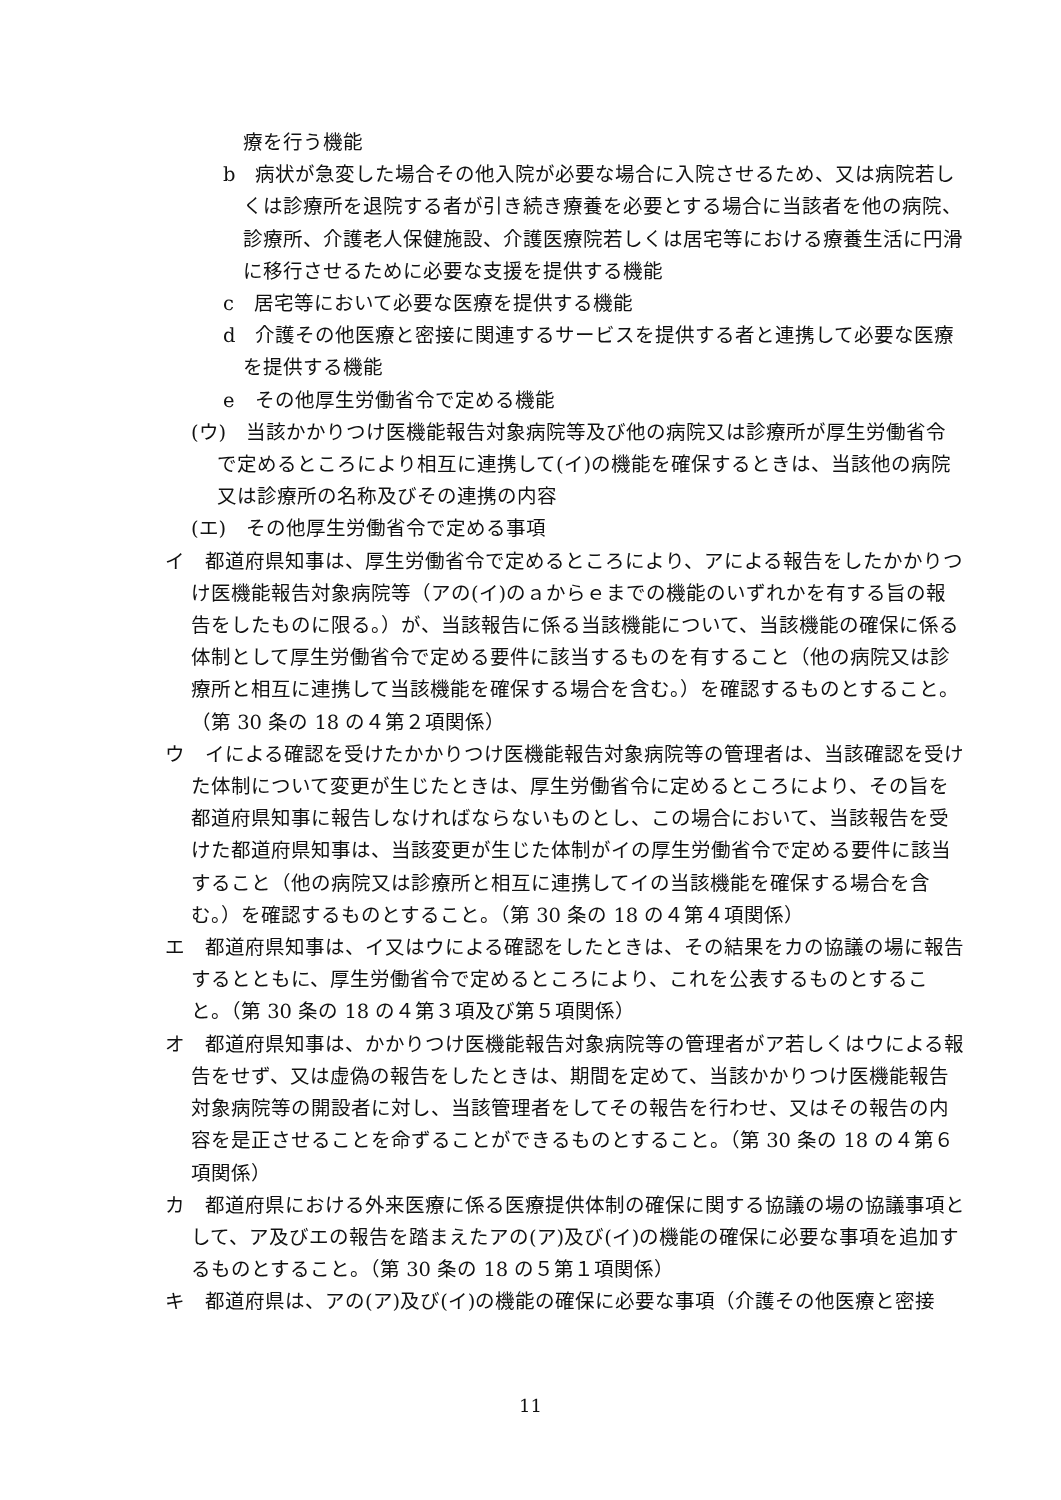療を行う機能
b　病状が急変した場合その他入院が必要な場合に入院させるため、又は病院若しくは診療所を退院する者が引き続き療養を必要とする場合に当該者を他の病院、診療所、介護老人保健施設、介護医療院若しくは居宅等における療養生活に円滑に移行させるために必要な支援を提供する機能
c　居宅等において必要な医療を提供する機能
d　介護その他医療と密接に関連するサービスを提供する者と連携して必要な医療を提供する機能
e　その他厚生労働省令で定める機能
(ウ)　当該かかりつけ医機能報告対象病院等及び他の病院又は診療所が厚生労働省令で定めるところにより相互に連携して(イ)の機能を確保するときは、当該他の病院又は診療所の名称及びその連携の内容
(エ)　その他厚生労働省令で定める事項
イ　都道府県知事は、厚生労働省令で定めるところにより、アによる報告をしたかかりつけ医機能報告対象病院等（アの(イ)のａからｅまでの機能のいずれかを有する旨の報告をしたものに限る。）が、当該報告に係る当該機能について、当該機能の確保に係る体制として厚生労働省令で定める要件に該当するものを有すること（他の病院又は診療所と相互に連携して当該機能を確保する場合を含む。）を確認するものとすること。（第 30 条の 18 の４第２項関係）
ウ　イによる確認を受けたかかりつけ医機能報告対象病院等の管理者は、当該確認を受けた体制について変更が生じたときは、厚生労働省令に定めるところにより、その旨を都道府県知事に報告しなければならないものとし、この場合において、当該報告を受けた都道府県知事は、当該変更が生じた体制がイの厚生労働省令で定める要件に該当すること（他の病院又は診療所と相互に連携してイの当該機能を確保する場合を含む。）を確認するものとすること。（第 30 条の 18 の４第４項関係）
エ　都道府県知事は、イ又はウによる確認をしたときは、その結果をカの協議の場に報告するとともに、厚生労働省令で定めるところにより、これを公表するものとすること。（第 30 条の 18 の４第３項及び第５項関係）
オ　都道府県知事は、かかりつけ医機能報告対象病院等の管理者がア若しくはウによる報告をせず、又は虚偽の報告をしたときは、期間を定めて、当該かかりつけ医機能報告対象病院等の開設者に対し、当該管理者をしてその報告を行わせ、又はその報告の内容を是正させることを命ずることができるものとすること。（第 30 条の 18 の４第６項関係）
カ　都道府県における外来医療に係る医療提供体制の確保に関する協議の場の協議事項として、ア及びエの報告を踏まえたアの(ア)及び(イ)の機能の確保に必要な事項を追加するものとすること。（第 30 条の 18 の５第１項関係）
キ　都道府県は、アの(ア)及び(イ)の機能の確保に必要な事項（介護その他医療と密接
11